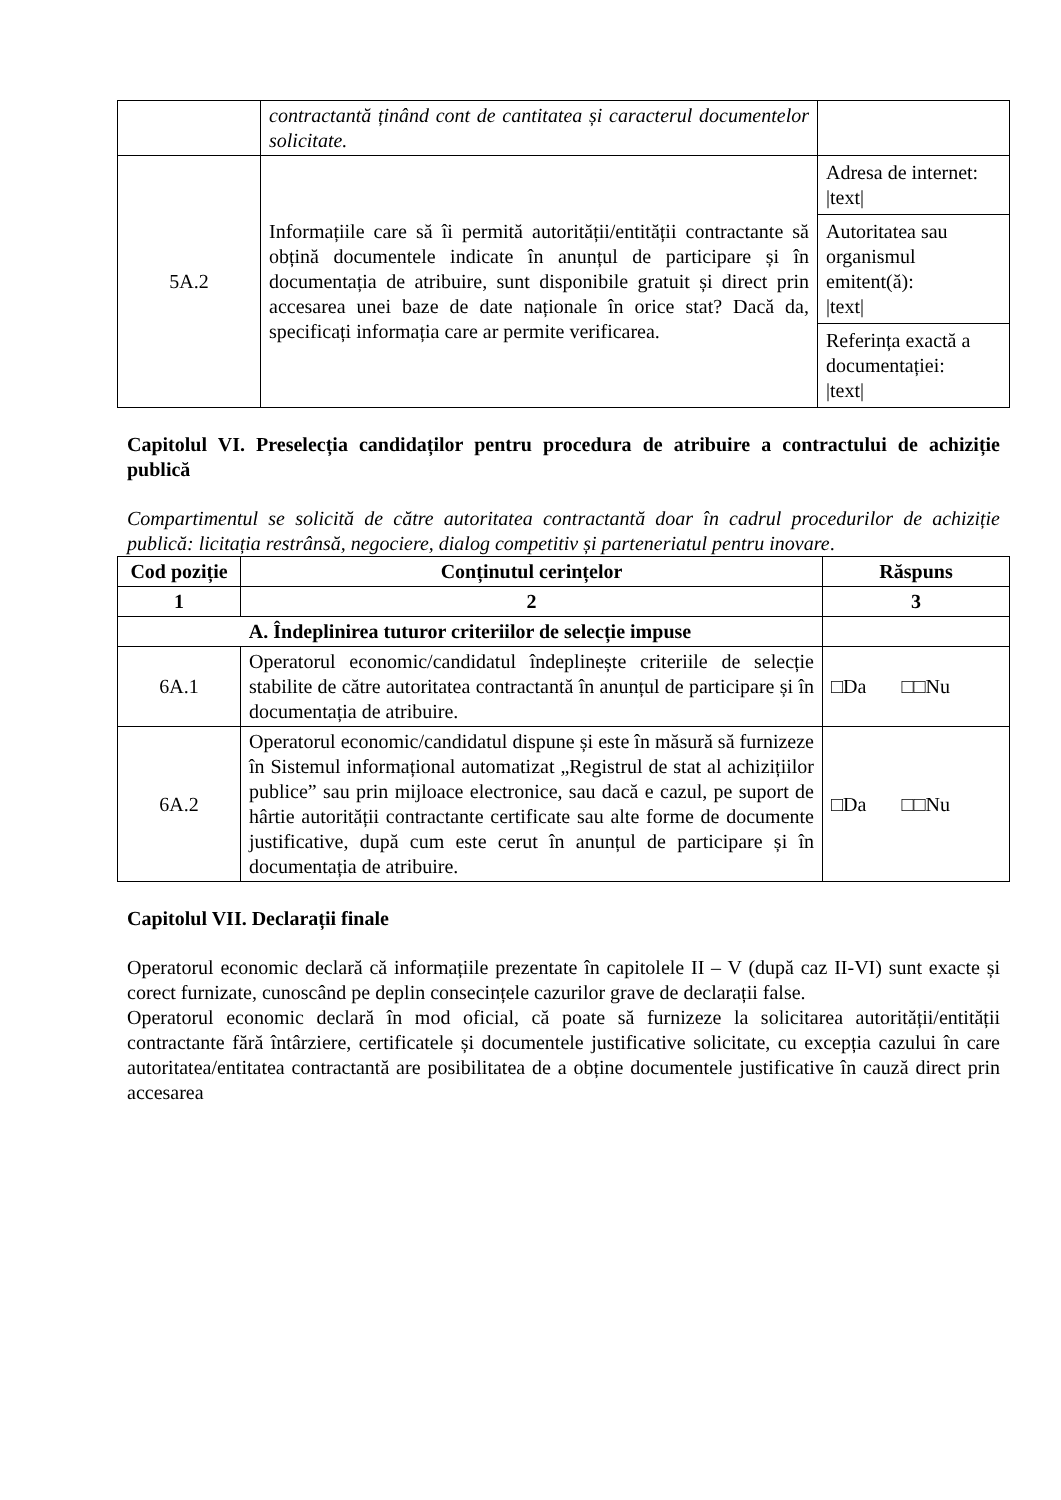| | contractantă ținând cont de cantitatea și caracterul documentelor solicitate. | |
| 5A.2 | Informațiile care să îi permită autorității/entității contractante să obțină documentele indicate în anunțul de participare și în documentația de atribuire, sunt disponibile gratuit și direct prin accesarea unei baze de date naționale în orice stat? Dacă da, specificați informația care ar permite verificarea. | / Adresa de internet: /text/ / / Autoritatea sau organismul emitent(ă): /text/ / / Referința exactă a documentației: /text/ / |
Capitolul VI. Preselecția candidaților pentru procedura de atribuire a contractului de achiziție publică
Compartimentul se solicită de către autoritatea contractantă doar în cadrul procedurilor de achiziție publică: licitația restrânsă, negociere, dialog competitiv și parteneriatul pentru inovare.
| Cod poziție | Conținutul cerințelor | Răspuns |
| --- | --- | --- |
| 1 | 2 | 3 |
| A. Îndeplinirea tuturor criteriilor de selecție impuse | | |
| 6A.1 | Operatorul economic/candidatul îndeplinește criteriile de selecție stabilite de către autoritatea contractantă în anunțul de participare și în documentația de atribuire. | □Da □□Nu |
| 6A.2 | Operatorul economic/candidatul dispune și este în măsură să furnizeze în Sistemul informațional automatizat „Registrul de stat al achizițiilor publice” sau prin mijloace electronice, sau dacă e cazul, pe suport de hârtie autorității contractante certificate sau alte forme de documente justificative, după cum este cerut în anunțul de participare și în documentația de atribuire. | □Da □□Nu |
Capitolul VII. Declarații finale
Operatorul economic declară că informațiile prezentate în capitolele II – V (după caz II-VI) sunt exacte și corect furnizate, cunoscând pe deplin consecințele cazurilor grave de declarații false.
Operatorul economic declară în mod oficial, că poate să furnizeze la solicitarea autorității/entității contractante fără întârziere, certificatele și documentele justificative solicitate, cu excepția cazului în care autoritatea/entitatea contractantă are posibilitatea de a obține documentele justificative în cauză direct prin accesarea